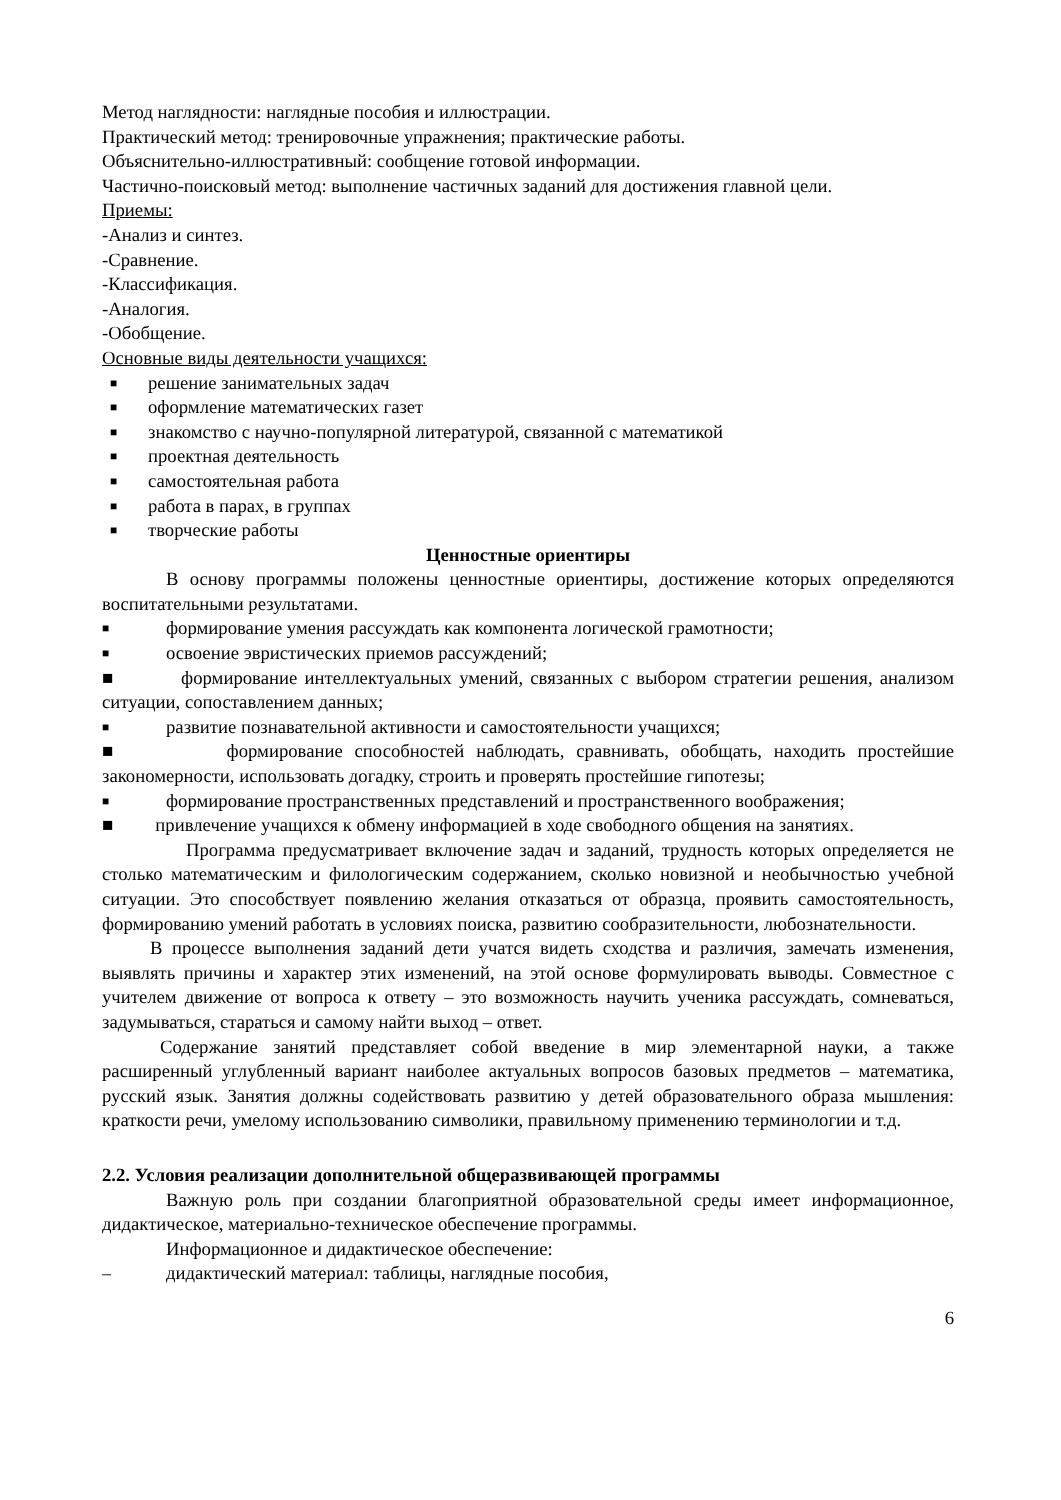Метод наглядности: наглядные пособия и иллюстрации.
Практический метод: тренировочные упражнения; практические работы.
Объяснительно-иллюстративный: сообщение готовой информации.
Частично-поисковый метод: выполнение частичных заданий для достижения главной цели.
Приемы:
-Анализ и синтез.
-Сравнение.
-Классификация.
-Аналогия.
-Обобщение.
Основные виды деятельности учащихся:
■ решение занимательных задач
■ оформление математических газет
■ знакомство с научно-популярной литературой, связанной с математикой
■ проектная деятельность
■ самостоятельная работа
■ работа в парах, в группах
■ творческие работы
Ценностные ориентиры
В основу программы положены ценностные ориентиры, достижение которых определяются воспитательными результатами.
■ формирование умения рассуждать как компонента логической грамотности;
■ освоение эвристических приемов рассуждений;
■ формирование интеллектуальных умений, связанных с выбором стратегии решения, анализом ситуации, сопоставлением данных;
■ развитие познавательной активности и самостоятельности учащихся;
■ формирование способностей наблюдать, сравнивать, обобщать, находить простейшие закономерности, использовать догадку, строить и проверять простейшие гипотезы;
■ формирование пространственных представлений и пространственного воображения;
■ привлечение учащихся к обмену информацией в ходе свободного общения на занятиях.
Программа предусматривает включение задач и заданий, трудность которых определяется не столько математическим и филологическим содержанием, сколько новизной и необычностью учебной ситуации. Это способствует появлению желания отказаться от образца, проявить самостоятельность, формированию умений работать в условиях поиска, развитию сообразительности, любознательности.
В процессе выполнения заданий дети учатся видеть сходства и различия, замечать изменения, выявлять причины и характер этих изменений, на этой основе формулировать выводы. Совместное с учителем движение от вопроса к ответу – это возможность научить ученика рассуждать, сомневаться, задумываться, стараться и самому найти выход – ответ.
Содержание занятий представляет собой введение в мир элементарной науки, а также расширенный углубленный вариант наиболее актуальных вопросов базовых предметов – математика, русский язык. Занятия должны содействовать развитию у детей образовательного образа мышления: краткости речи, умелому использованию символики, правильному применению терминологии и т.д.
2.2. Условия реализации дополнительной общеразвивающей программы
Важную роль при создании благоприятной образовательной среды имеет информационное, дидактическое, материально-техническое обеспечение программы.
Информационное и дидактическое обеспечение:
– дидактический материал: таблицы, наглядные пособия,
6